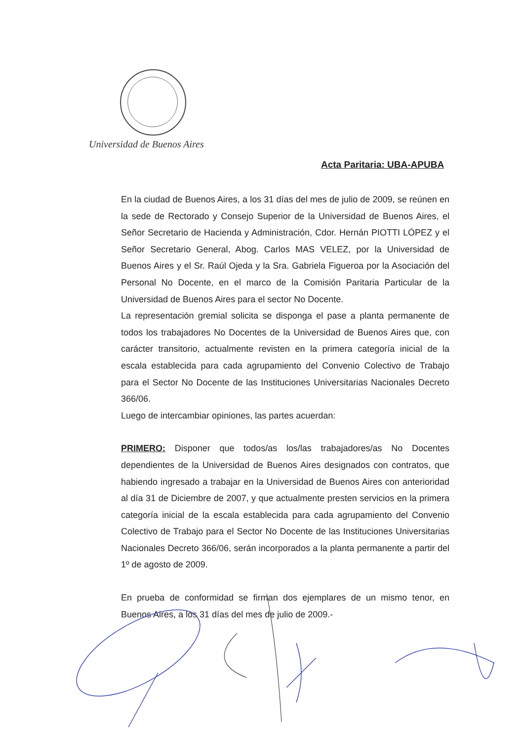Universidad de Buenos Aires
Acta Paritaria: UBA-APUBA
En la ciudad de Buenos Aires, a los 31 días del mes de julio de 2009, se reúnen en la sede de Rectorado y Consejo Superior de la Universidad de Buenos Aires, el Señor Secretario de Hacienda y Administración, Cdor. Hernán PIOTTI LÓPEZ y el Señor Secretario General, Abog. Carlos MAS VELEZ, por la Universidad de Buenos Aires y el Sr. Raúl Ojeda y la Sra. Gabriela Figueroa por la Asociación del Personal No Docente, en el marco de la Comisión Paritaria Particular de la Universidad de Buenos Aires para el sector No Docente.
La representación gremial solicita se disponga el pase a planta permanente de todos los trabajadores No Docentes de la Universidad de Buenos Aires que, con carácter transitorio, actualmente revisten en la primera categoría inicial de la escala establecida para cada agrupamiento del Convenio Colectivo de Trabajo para el Sector No Docente de las Instituciones Universitarias Nacionales Decreto 366/06.
Luego de intercambiar opiniones, las partes acuerdan:
PRIMERO: Disponer que todos/as los/las trabajadores/as No Docentes dependientes de la Universidad de Buenos Aires designados con contratos, que habiendo ingresado a trabajar en la Universidad de Buenos Aires con anterioridad al día 31 de Diciembre de 2007, y que actualmente presten servicios en la primera categoría inicial de la escala establecida para cada agrupamiento del Convenio Colectivo de Trabajo para el Sector No Docente de las Instituciones Universitarias Nacionales Decreto 366/06, serán incorporados a la planta permanente a partir del 1º de agosto de 2009.
En prueba de conformidad se firman dos ejemplares de un mismo tenor, en Buenos Aires, a los 31 días del mes de julio de 2009.-